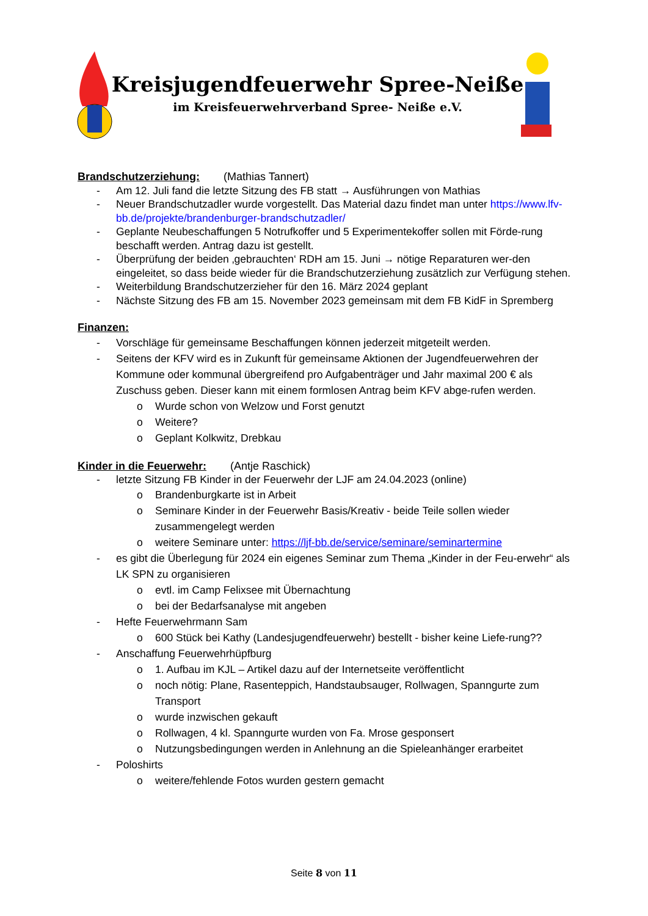Kreisjugendfeuerwehr Spree-Neiße
im Kreisfeuerwehrverband Spree- Neiße e.V.
Brandschutzerziehung: (Mathias Tannert)
- Am 12. Juli fand die letzte Sitzung des FB statt → Ausführungen von Mathias
- Neuer Brandschutzadler wurde vorgestellt. Das Material dazu findet man unter https://www.lfv-bb.de/projekte/brandenburger-brandschutzadler/
- Geplante Neubeschaffungen 5 Notrufkoffer und 5 Experimentekoffer sollen mit Förde-rung beschafft werden. Antrag dazu ist gestellt.
- Überprüfung der beiden ‚gebrauchten‘ RDH am 15. Juni → nötige Reparaturen wer-den eingeleitet, so dass beide wieder für die Brandschutzerziehung zusätzlich zur Verfügung stehen.
- Weiterbildung Brandschutzerzieher für den 16. März 2024 geplant
- Nächste Sitzung des FB am 15. November 2023 gemeinsam mit dem FB KidF in Spremberg
Finanzen:
- Vorschläge für gemeinsame Beschaffungen können jederzeit mitgeteilt werden.
- Seitens der KFV wird es in Zukunft für gemeinsame Aktionen der Jugendfeuerwehren der Kommune oder kommunal übergreifend pro Aufgabenträger und Jahr maximal 200 € als Zuschuss geben. Dieser kann mit einem formlosen Antrag beim KFV abge-rufen werden.
o Wurde schon von Welzow und Forst genutzt
o Weitere?
o Geplant Kolkwitz, Drebkau
Kinder in die Feuerwehr: (Antje Raschick)
- letzte Sitzung FB Kinder in der Feuerwehr der LJF am 24.04.2023 (online)
o Brandenburgkarte ist in Arbeit
o Seminare Kinder in der Feuerwehr Basis/Kreativ - beide Teile sollen wieder zusammengelegt werden
o weitere Seminare unter: https://ljf-bb.de/service/seminare/seminartermine
- es gibt die Überlegung für 2024 ein eigenes Seminar zum Thema „Kinder in der Feu-erwehr“ als LK SPN zu organisieren
o evtl. im Camp Felixsee mit Übernachtung
o bei der Bedarfsanalyse mit angeben
- Hefte Feuerwehrmann Sam
o 600 Stück bei Kathy (Landesjugendfeuerwehr) bestellt - bisher keine Liefe-rung??
- Anschaffung Feuerwehrhüpfburg
o 1. Aufbau im KJL – Artikel dazu auf der Internetseite veröffentlicht
o noch nötig: Plane, Rasenteppich, Handstaubsauger, Rollwagen, Spanngurte zum Transport
o wurde inzwischen gekauft
o Rollwagen, 4 kl. Spanngurte wurden von Fa. Mrose gesponsert
o Nutzungsbedingungen werden in Anlehnung an die Spieleanhänger erarbeitet
- Poloshirts
o weitere/fehlende Fotos wurden gestern gemacht
Seite 8 von 11